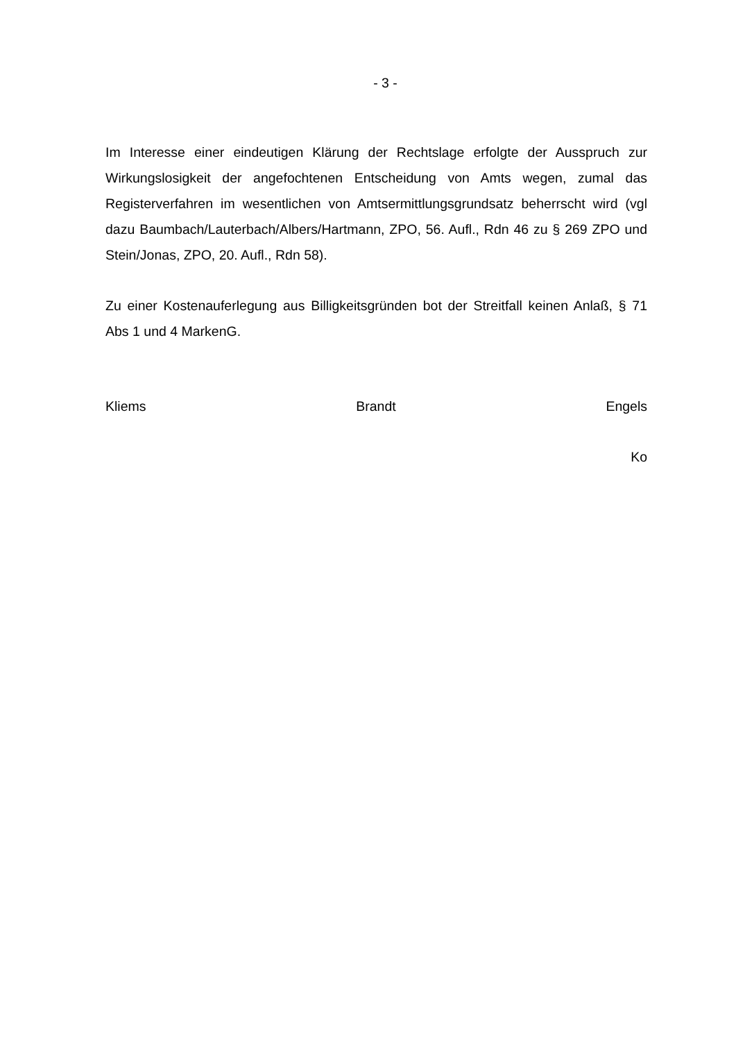- 3 -
Im Interesse einer eindeutigen Klärung der Rechtslage erfolgte der Ausspruch zur Wirkungslosigkeit der angefochtenen Entscheidung von Amts wegen, zumal das Registerverfahren im wesentlichen von Amtsermittlungsgrundsatz beherrscht wird (vgl dazu Baumbach/Lauterbach/Albers/Hartmann, ZPO, 56. Aufl., Rdn 46 zu § 269 ZPO und Stein/Jonas, ZPO, 20. Aufl., Rdn 58).
Zu einer Kostenauferlegung aus Billigkeitsgründen bot der Streitfall keinen Anlaß, § 71 Abs 1 und 4 MarkenG.
Kliems Brandt Engels
Ko